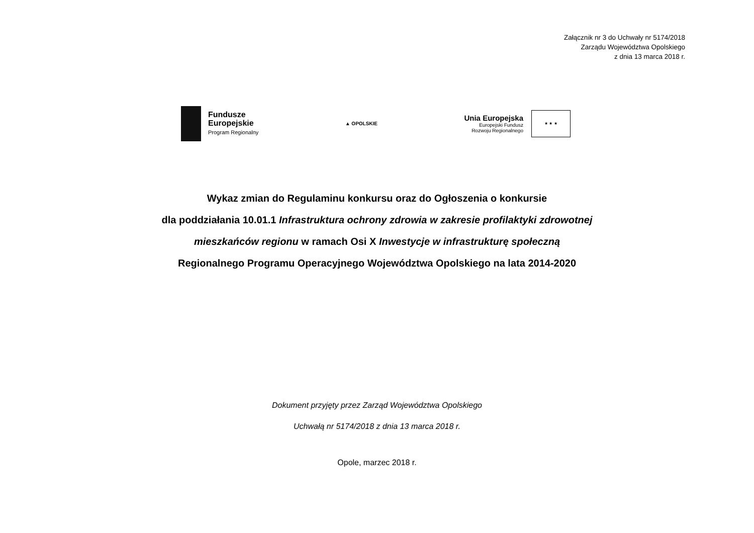Załącznik nr 3 do Uchwały nr 5174/2018
Zarządu Województwa Opolskiego
z dnia 13 marca 2018 r.
Fundusze
Europejskie
Program Regionalny
▲ OPOLSKIE
Unia Europejska
Europejski Fundusz
Rozwoju Regionalnego
★ ★ ★
Wykaz zmian do Regulaminu konkursu oraz do Ogłoszenia o konkursie
dla poddziałania 10.01.1 Infrastruktura ochrony zdrowia w zakresie profilaktyki zdrowotnej
mieszkańców regionu w ramach Osi X Inwestycje w infrastrukturę społeczną
Regionalnego Programu Operacyjnego Województwa Opolskiego na lata 2014-2020
Dokument przyjęty przez Zarząd Województwa Opolskiego
Uchwałą nr 5174/2018 z dnia 13 marca 2018 r.
Opole, marzec 2018 r.